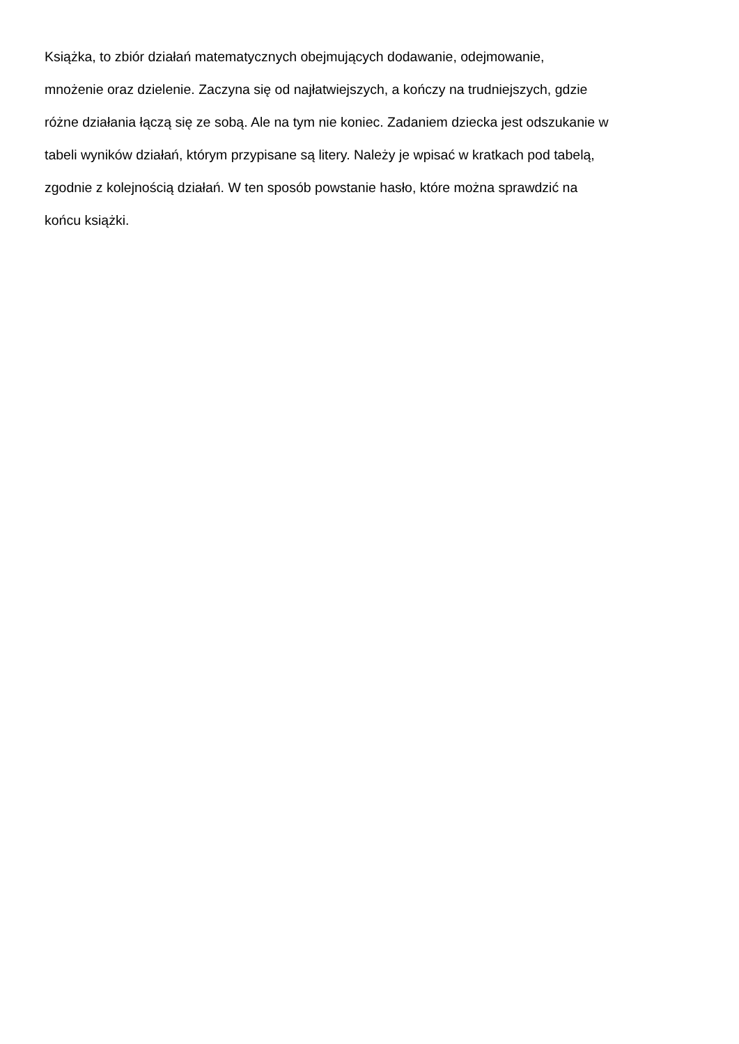Książka, to zbiór działań matematycznych obejmujących dodawanie, odejmowanie,
mnożenie oraz dzielenie. Zaczyna się od najłatwiejszych, a kończy na trudniejszych, gdzie
różne działania łączą się ze sobą. Ale na tym nie koniec. Zadaniem dziecka jest odszukanie w
tabeli wyników działań, którym przypisane są litery. Należy je wpisać w kratkach pod tabelą,
zgodnie z kolejnością działań. W ten sposób powstanie hasło, które można sprawdzić na
końcu książki.